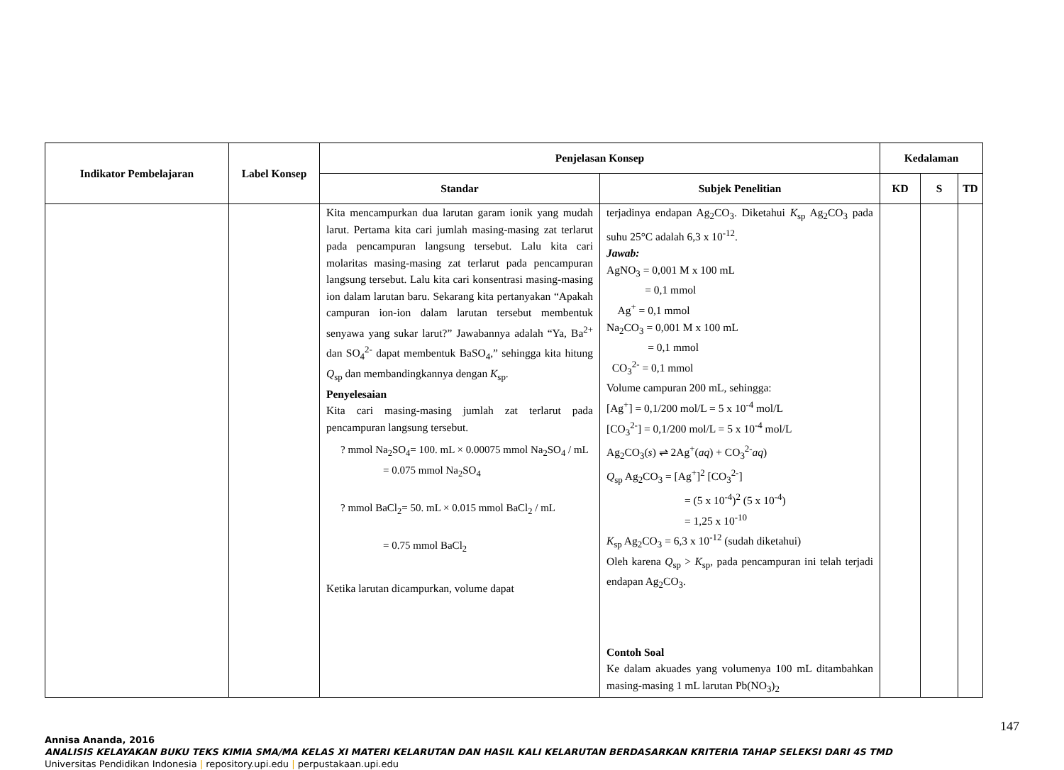| Indikator Pembelajaran | Label Konsep | Penjelasan Konsep | | Kedalaman | | |
| --- | --- | --- | --- | --- | --- | --- |
| | | Standar | Subjek Penelitian | KD | S | TD |
| | | Kita mencampurkan dua larutan garam ionik yang mudah larut. Pertama kita cari jumlah masing-masing zat terlarut pada pencampuran langsung tersebut. Lalu kita cari molaritas masing-masing zat terlarut pada pencampuran langsung tersebut. Lalu kita cari konsentrasi masing-masing ion dalam larutan baru. Sekarang kita pertanyakan “Apakah campuran ion-ion dalam larutan tersebut membentuk senyawa yang sukar larut?” Jawabannya adalah “Ya, Ba<sup>2+</sup> dan SO<sub>4</sub><sup>2-</sup> dapat membentuk BaSO<sub>4</sub>,” sehingga kita hitung Q<sub>sp</sub> dan membandingkannya dengan K<sub>sp</sub>. Penyelesaian Kita cari masing-masing jumlah zat terlarut pada pencampuran langsung tersebut. ? mmol Na<sub>2</sub>SO<sub>4</sub>= 100. mL × 0.00075 mmol Na<sub>2</sub>SO<sub>4</sub> / mL = 0.075 mmol Na<sub>2</sub>SO<sub>4</sub> ? mmol BaCl<sub>2</sub>= 50. mL × 0.015 mmol BaCl<sub>2</sub> / mL = 0.75 mmol BaCl<sub>2</sub> Ketika larutan dicampurkan, volume dapat | terjadinya endapan Ag<sub>2</sub>CO<sub>3</sub>. Diketahui K<sub>sp</sub> Ag<sub>2</sub>CO<sub>3</sub> pada suhu 25°C adalah 6,3 x 10<sup>-12</sup>. Jawab: AgNO<sub>3</sub> = 0,001 M x 100 mL = 0,1 mmol Ag<sup>+</sup> = 0,1 mmol Na<sub>2</sub>CO<sub>3</sub> = 0,001 M x 100 mL = 0,1 mmol CO<sub>3</sub><sup>2-</sup> = 0,1 mmol Volume campuran 200 mL, sehingga: [Ag<sup>+</sup>] = 0,1/200 mol/L = 5 x 10<sup>-4</sup> mol/L [CO<sub>3</sub><sup>2-</sup>] = 0,1/200 mol/L = 5 x 10<sup>-4</sup> mol/L Ag<sub>2</sub>CO<sub>3</sub>( s ) ⇌ 2Ag<sup>+</sup>( aq ) + CO<sub>3</sub><sup>2-</sup> aq ) Q<sub>sp</sub> Ag<sub>2</sub>CO<sub>3</sub> = [Ag<sup>+</sup>]<sup>2</sup> [CO<sub>3</sub><sup>2-</sup>] = (5 x 10<sup>-4</sup>)<sup>2</sup> (5 x 10<sup>-4</sup>) = 1,25 x 10<sup>-10</sup> K<sub>sp</sub> Ag<sub>2</sub>CO<sub>3</sub> = 6,3 x 10<sup>-12</sup> (sudah diketahui) Oleh karena Q<sub>sp</sub> > K<sub>sp</sub>, pada pencampuran ini telah terjadi endapan Ag<sub>2</sub>CO<sub>3</sub>. Contoh Soal Ke dalam akuades yang volumenya 100 mL ditambahkan masing-masing 1 mL larutan Pb(NO<sub>3</sub>)<sub>2</sub> | | | |
147
Annisa Ananda, 2016
ANALISIS KELAYAKAN BUKU TEKS KIMIA SMA/MA KELAS XI MATERI KELARUTAN DAN HASIL KALI KELARUTAN BERDASARKAN KRITERIA TAHAP SELEKSI DARI 4S TMD
Universitas Pendidikan Indonesia | repository.upi.edu | perpustakaan.upi.edu